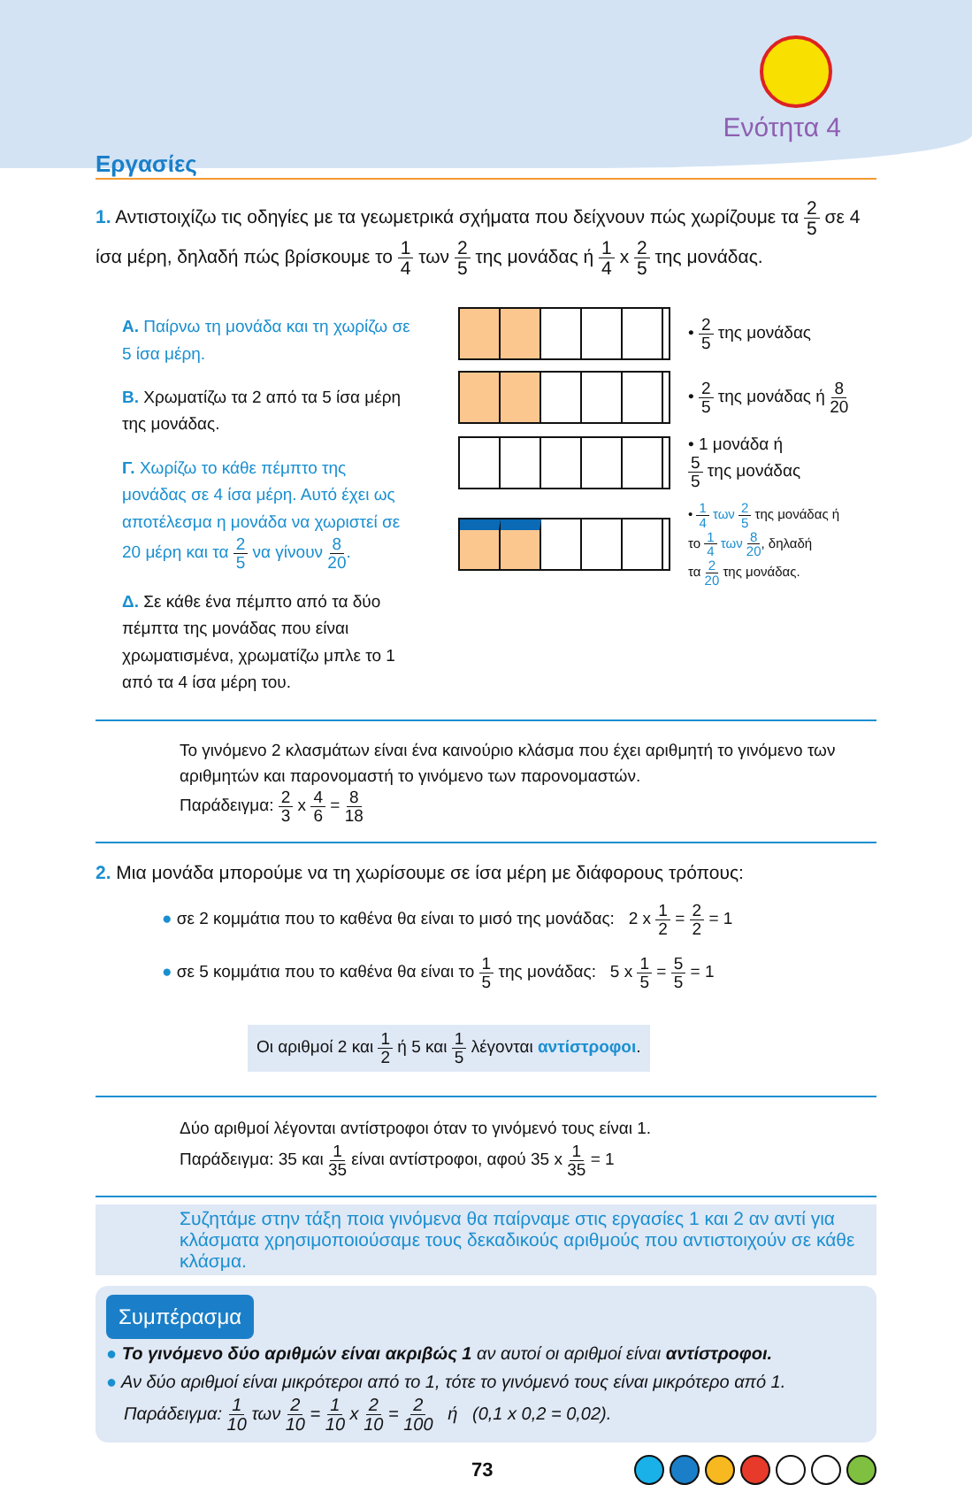Ενότητα 4
Εργασίες
1. Αντιστοιχίζω τις οδηγίες με τα γεωμετρικά σχήματα που δείχνουν πώς χωρίζουμε τα 2 5 σε 4 ίσα μέρη, δηλαδή πώς βρίσκουμε το 1 4 των 2 5 της μονάδας ή 1 4 x 2 5 της μονάδας.
Α. Παίρνω τη μονάδα και τη χωρίζω σε 5 ίσα μέρη.
Β. Χρωματίζω τα 2 από τα 5 ίσα μέρη της μονάδας.
Γ. Χωρίζω το κάθε πέμπτο της μονάδας σε 4 ίσα μέρη. Αυτό έχει ως αποτέλεσμα η μονάδα να χωριστεί σε 20 μέρη και τα 2 5 να γίνουν 8 20.
Δ. Σε κάθε ένα πέμπτο από τα δύο πέμπτα της μονάδας που είναι χρωματισμένα, χρωματίζω μπλε το 1 από τα 4 ίσα μέρη του.
• 2 5 της μονάδας
• 2 5 της μονάδας ή 8 20
• 1 μονάδα ή
5 5 της μονάδας
• 1 4 των 2 5 της μονάδας ή
το 1 4 των 8 20, δηλαδή
τα 2 20 της μονάδας.
Το γινόμενο 2 κλασμάτων είναι ένα καινούριο κλάσμα που έχει αριθμητή το γινόμενο των αριθμητών και παρονομαστή το γινόμενο των παρονομαστών.
Παράδειγμα: 2 3 x 4 6 = 8 18
2. Μια μονάδα μπορούμε να τη χωρίσουμε σε ίσα μέρη με διάφορους τρόπους:
● σε 2 κομμάτια που το καθένα θα είναι το μισό της μονάδας: 2 x 1 2 = 2 2 = 1
● σε 5 κομμάτια που το καθένα θα είναι το 1 5 της μονάδας: 5 x 1 5 = 5 5 = 1
Οι αριθμοί 2 και 1 2 ή 5 και 1 5 λέγονται αντίστροφοι.
Δύο αριθμοί λέγονται αντίστροφοι όταν το γινόμενό τους είναι 1.
Παράδειγμα: 35 και 1 35 είναι αντίστροφοι, αφού 35 x 1 35 = 1
Συζητάμε στην τάξη ποια γινόμενα θα παίρναμε στις εργασίες 1 και 2 αν αντί για κλάσματα χρησιμοποιούσαμε τους δεκαδικούς αριθμούς που αντιστοιχούν σε κάθε κλάσμα.
Συμπέρασμα
● Το γινόμενο δύο αριθμών είναι ακριβώς 1 αν αυτοί οι αριθμοί είναι αντίστροφοι.
● Αν δύο αριθμοί είναι μικρότεροι από το 1, τότε το γινόμενό τους είναι μικρότερο από 1.
Παράδειγμα: 1 10 των 2 10 = 1 10 x 2 10 = 2 100 ή (0,1 x 0,2 = 0,02).
73